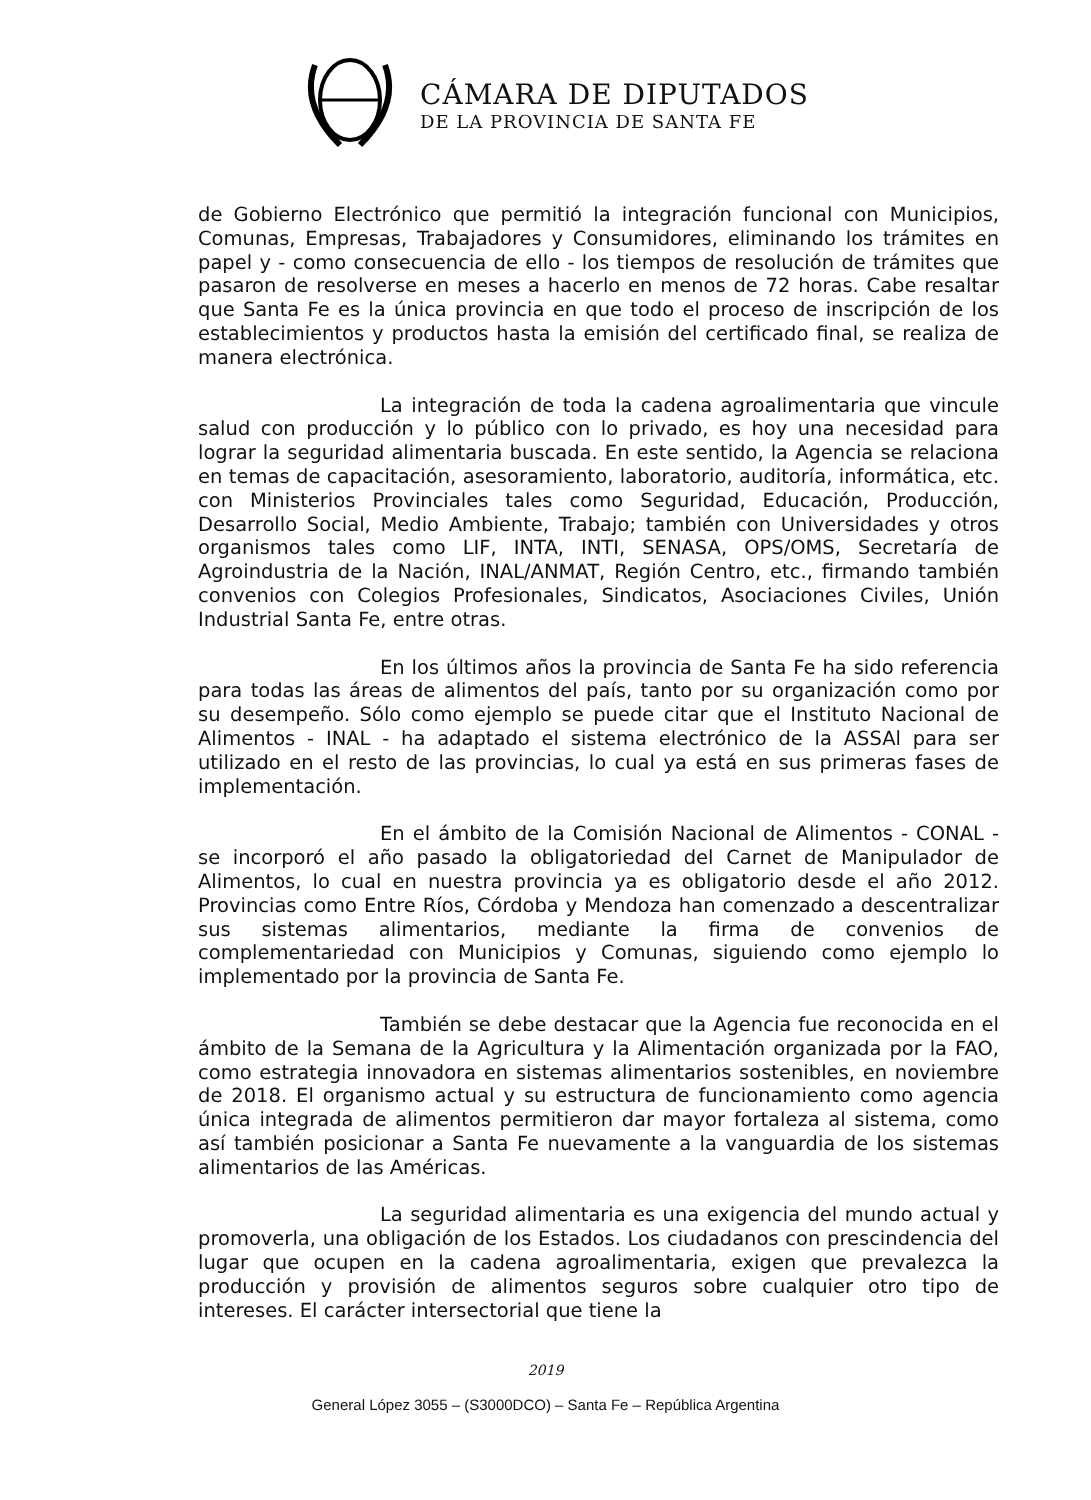CÁMARA DE DIPUTADOS
DE LA PROVINCIA DE SANTA FE
de Gobierno Electrónico que permitió la integración funcional con Municipios, Comunas, Empresas, Trabajadores y Consumidores, eliminando los trámites en papel y - como consecuencia de ello - los tiempos de resolución de trámites que pasaron de resolverse en meses a hacerlo en menos de 72 horas. Cabe resaltar que Santa Fe es la única provincia en que todo el proceso de inscripción de los establecimientos y productos hasta la emisión del certificado final, se realiza de manera electrónica.
La integración de toda la cadena agroalimentaria que vincule salud con producción y lo público con lo privado, es hoy una necesidad para lograr la seguridad alimentaria buscada. En este sentido, la Agencia se relaciona en temas de capacitación, asesoramiento, laboratorio, auditoría, informática, etc. con Ministerios Provinciales tales como Seguridad, Educación, Producción, Desarrollo Social, Medio Ambiente, Trabajo; también con Universidades y otros organismos tales como LIF, INTA, INTI, SENASA, OPS/OMS, Secretaría de Agroindustria de la Nación, INAL/ANMAT, Región Centro, etc., firmando también convenios con Colegios Profesionales, Sindicatos, Asociaciones Civiles, Unión Industrial Santa Fe, entre otras.
En los últimos años la provincia de Santa Fe ha sido referencia para todas las áreas de alimentos del país, tanto por su organización como por su desempeño. Sólo como ejemplo se puede citar que el Instituto Nacional de Alimentos - INAL - ha adaptado el sistema electrónico de la ASSAl para ser utilizado en el resto de las provincias, lo cual ya está en sus primeras fases de implementación.
En el ámbito de la Comisión Nacional de Alimentos - CONAL - se incorporó el año pasado la obligatoriedad del Carnet de Manipulador de Alimentos, lo cual en nuestra provincia ya es obligatorio desde el año 2012. Provincias como Entre Ríos, Córdoba y Mendoza han comenzado a descentralizar sus sistemas alimentarios, mediante la firma de convenios de complementariedad con Municipios y Comunas, siguiendo como ejemplo lo implementado por la provincia de Santa Fe.
También se debe destacar que la Agencia fue reconocida en el ámbito de la Semana de la Agricultura y la Alimentación organizada por la FAO, como estrategia innovadora en sistemas alimentarios sostenibles, en noviembre de 2018. El organismo actual y su estructura de funcionamiento como agencia única integrada de alimentos permitieron dar mayor fortaleza al sistema, como así también posicionar a Santa Fe nuevamente a la vanguardia de los sistemas alimentarios de las Américas.
La seguridad alimentaria es una exigencia del mundo actual y promoverla, una obligación de los Estados. Los ciudadanos con prescindencia del lugar que ocupen en la cadena agroalimentaria, exigen que prevalezca la producción y provisión de alimentos seguros sobre cualquier otro tipo de intereses. El carácter intersectorial que tiene la
2019
General López 3055 – (S3000DCO) – Santa Fe – República Argentina